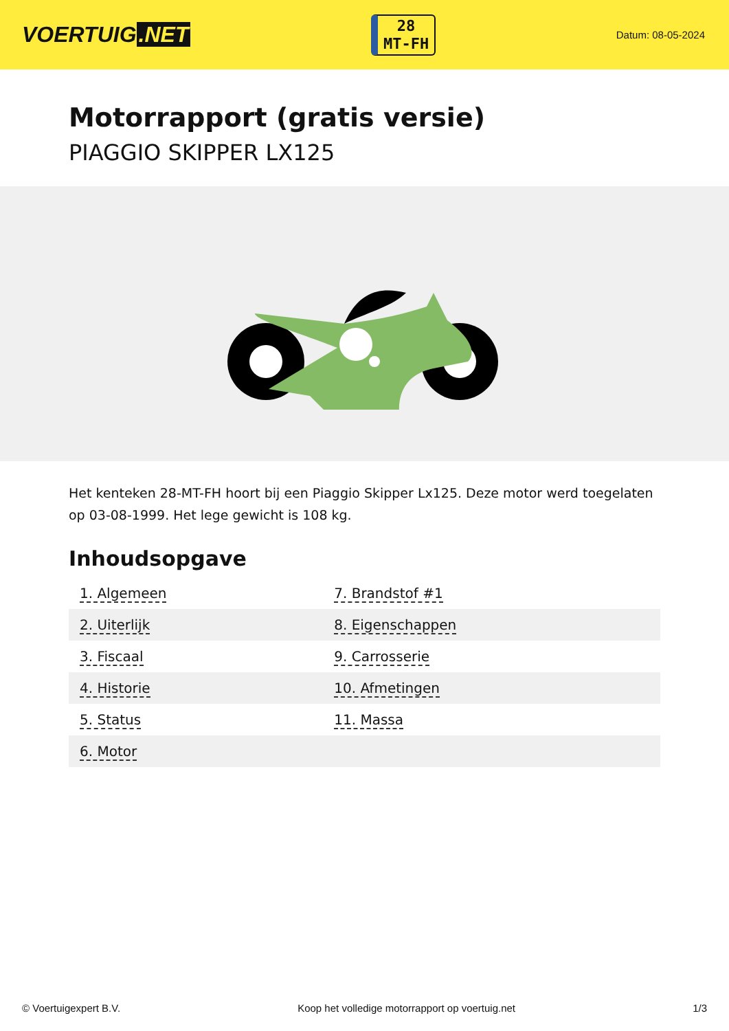VOERTUIG.NET
28
MT-FH
Datum: 08-05-2024
Motorrapport (gratis versie)
PIAGGIO SKIPPER LX125
Het kenteken 28-MT-FH hoort bij een Piaggio Skipper Lx125. Deze motor werd toegelaten op 03-08-1999. Het lege gewicht is 108 kg.
Inhoudsopgave
| 1. Algemeen | 7. Brandstof #1 |
| 2. Uiterlijk | 8. Eigenschappen |
| 3. Fiscaal | 9. Carrosserie |
| 4. Historie | 10. Afmetingen |
| 5. Status | 11. Massa |
| 6. Motor | |
© Voertuigexpert B.V. Koop het volledige motorrapport op voertuig.net 1/3